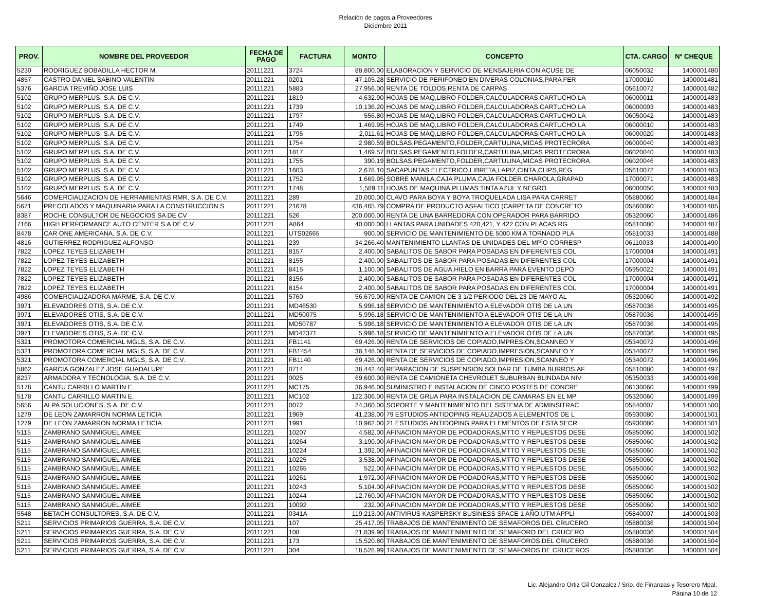Relación de pagos a Proveedores
Diciembre 2011
| PROV. | NOMBRE DEL PROVEEDOR | FECHA DE PAGO | FACTURA | MONTO | CONCEPTO | CTA. CARGO | Nº CHEQUE |
| --- | --- | --- | --- | --- | --- | --- | --- |
| 5230 | RODRIGUEZ BOBADILLA HECTOR M. | 20111221 | 3724 | 88,800.00 | ELABORACION Y SERVICIO DE MENSAJERIA CON ACUSE DE | 06050032 | 1400001480 |
| 4857 | CASTRO DANIEL SABINO VALENTIN | 20111221 | 0201 | 47,105.28 | SERVICIO DE PERIFONEO EN DIVERAS COLONIAS,PARA FER | 17000010 | 1400001481 |
| 5376 | GARCIA TREVIÑO JOSE LUIS | 20111221 | 5883 | 27,956.00 | RENTA DE TOLDOS,RENTA DE CARPAS | 05610072 | 1400001482 |
| 5102 | GRUPO MERPLUS, S.A. DE C.V. | 20111221 | 1819 | 4,632.90 | HOJAS DE MAQ,LIBRO FOLDER,CALCULADORAS,CARTUCHO,LA | 06000011 | 1400001483 |
| 5102 | GRUPO MERPLUS, S.A. DE C.V. | 20111221 | 1739 | 10,136.20 | HOJAS DE MAQ,LIBRO FOLDER,CALCULADORAS,CARTUCHO,LA | 06000003 | 1400001483 |
| 5102 | GRUPO MERPLUS, S.A. DE C.V. | 20111221 | 1797 | 556.80 | HOJAS DE MAQ,LIBRO FOLDER,CALCULADORAS,CARTUCHO,LA | 06050042 | 1400001483 |
| 5102 | GRUPO MERPLUS, S.A. DE C.V. | 20111221 | 1749 | 1,469.95 | HOJAS DE MAQ,LIBRO FOLDER,CALCULADORAS,CARTUCHO,LA | 06000010 | 1400001483 |
| 5102 | GRUPO MERPLUS, S.A. DE C.V. | 20111221 | 1795 | 2,011.61 | HOJAS DE MAQ,LIBRO FOLDER,CALCULADORAS,CARTUCHO,LA | 06000020 | 1400001483 |
| 5102 | GRUPO MERPLUS, S.A. DE C.V. | 20111221 | 1754 | 2,980.59 | BOLSAS,PEGAMENTO,FOLDER,CARTULINA,MICAS PROTECRORA | 06000040 | 1400001483 |
| 5102 | GRUPO MERPLUS, S.A. DE C.V. | 20111221 | 1817 | 1,469.57 | BOLSAS,PEGAMENTO,FOLDER,CARTULINA,MICAS PROTECRORA | 06020040 | 1400001483 |
| 5102 | GRUPO MERPLUS, S.A. DE C.V. | 20111221 | 1755 | 390.19 | BOLSAS,PEGAMENTO,FOLDER,CARTULINA,MICAS PROTECRORA | 06020046 | 1400001483 |
| 5102 | GRUPO MERPLUS, S.A. DE C.V. | 20111221 | 1603 | 2,678.10 | SACAPUNTAS ELECTRICO,LIBRETA,LAPIZ,CINTA,CLIPS,REG | 05610072 | 1400001483 |
| 5102 | GRUPO MERPLUS, S.A. DE C.V. | 20111221 | 1752 | 1,669.95 | SOBRE MANILA,CAJA PLUMA,CAJA FOLDER,CHAROLA,GRAPAD | 17000071 | 1400001483 |
| 5102 | GRUPO MERPLUS, S.A. DE C.V. | 20111221 | 1748 | 1,589.11 | HOJAS DE MAQUINA,PLUMAS TINTA AZUL Y NEGRO | 06000050 | 1400001483 |
| 5646 | COMERCIALIZACION DE HERRAMIENTAS RMR, S.A. DE C.V. | 20111221 | 289 | 20,000.00 | CLAVO PARA BOYA Y BOYA TROQUELADA LISA PARA CARRET | 05880060 | 1400001484 |
| 5671 | PRECOLADOS Y MAQUINARIA PARA LA CONSTRUCCION S | 20111221 | 21678 | 436,465.79 | COMPRA DE PRODUCTO ASFALTICO (CARPETA DE CONCRETO | 05860060 | 1400001485 |
| 8387 | ROCHE CONSULTOR DE NEGOCIOS SA DE CV | 20111221 | 526 | 200,000.00 | RENTA DE UNA BARREDORA CON OPERADOR PARA BARRIDO | 05320060 | 1400001486 |
| 7166 | HIGH PERFORMANCE AUTO CENTER S.A DE C.V. | 20111221 | A864 | 40,000.00 | LLANTAS PARA UNIDADES 420,421, Y 422 CON PLACAS RG | 05810080 | 1400001487 |
| 8478 | CAR ONE AMERICANA, S.A. DE C.V. | 20111221 | UTS02665 | 900.00 | SERVICIO DE MANTENIMIENTO DE 5000 KM A TORNADO PLA | 05810033 | 1400001488 |
| 4816 | GUTIERREZ RODRIGUEZ ALFONSO | 20111221 | 239 | 34,266.40 | MANTENIMIENTO LLANTAS DE UNIDADES DEL MPÌO CORRESP | 06110033 | 1400001490 |
| 7822 | LOPEZ TEYES ELIZABETH | 20111221 | 8157 | 2,400.00 | SABALITOS DE SABOR PARA POSADAS EN DIFERENTES COL | 17000004 | 1400001491 |
| 7822 | LOPEZ TEYES ELIZABETH | 20111221 | 8155 | 2,400.00 | SABALITOS DE SABOR PARA POSADAS EN DIFERENTES COL | 17000004 | 1400001491 |
| 7822 | LOPEZ TEYES ELIZABETH | 20111221 | 8415 | 1,100.00 | SABALITOS DE AGUA,HIELO EN BARRA PARA EVENTO DEPO | 05950022 | 1400001491 |
| 7822 | LOPEZ TEYES ELIZABETH | 20111221 | 8156 | 2,400.00 | SABALITOS DE SABOR PARA POSADAS EN DIFERENTES COL | 17000004 | 1400001491 |
| 7822 | LOPEZ TEYES ELIZABETH | 20111221 | 8154 | 2,400.00 | SABALITOS DE SABOR PARA POSADAS EN DIFERENTES COL | 17000004 | 1400001491 |
| 4986 | COMERCIALIZADORA MARME, S.A. DE C.V. | 20111221 | 5760 | 56,679.00 | RENTA DE CAMION DE 3 1/2 PERIODO DEL 23 DE MAYO AL | 05320060 | 1400001492 |
| 3971 | ELEVADORES OTIS, S.A. DE C.V. | 20111221 | MD46530 | 5,996.18 | SERVICIO DE MANTENIMIENTO A ELEVADOR OTIS DE LA UN | 05870036 | 1400001495 |
| 3971 | ELEVADORES OTIS, S.A. DE C.V. | 20111221 | MD50075 | 5,996.18 | SERVICIO DE MANTENIMIENTO A ELEVADOR OTIS DE LA UN | 05870036 | 1400001495 |
| 3971 | ELEVADORES OTIS, S.A. DE C.V. | 20111221 | MD50787 | 5,996.18 | SERVICIO DE MANTENIMIENTO A ELEVADOR OTIS DE LA UN | 05870036 | 1400001495 |
| 3971 | ELEVADORES OTIS, S.A. DE C.V. | 20111221 | MD42371 | 5,996.18 | SERVICIO DE MANTENIMIENTO A ELEVADOR OTIS DE LA UN | 05870036 | 1400001495 |
| 5321 | PROMOTORA COMERCIAL MGLS, S.A. DE C.V. | 20111221 | FB1141 | 69,426.00 | RENTA DE SERVICIOS DE COPIADO,IMPRESION,SCANNEO Y | 05340072 | 1400001496 |
| 5321 | PROMOTORA COMERCIAL MGLS, S.A. DE C.V. | 20111221 | FB1454 | 36,148.00 | RENTA DE SERVICIOS DE COPIADO,IMPRESION,SCANNEO Y | 05340072 | 1400001496 |
| 5321 | PROMOTORA COMERCIAL MGLS, S.A. DE C.V. | 20111221 | FB1140 | 69,426.00 | RENTA DE SERVICIOS DE COPIADO,IMPRESION,SCANNEO Y | 05340072 | 1400001496 |
| 5862 | GARCIA GONZALEZ JOSE GUADALUPE | 20111221 | 0714 | 38,442.40 | REPARACION DE SUSPENSION,SOLDAR DE TUMBA BURROS,AF | 05810080 | 1400001497 |
| 8237 | ARMADORA Y TECNOLOGIA, S.A. DE C.V. | 20111221 | 0025 | 69,600.00 | RENTA DE CAMIONETA CHEVROLET SUBURBAN BLINDADA NIV | 05350033 | 1400001498 |
| 5178 | CANTU CARRILLO MARTIN E. | 20111221 | MC175 | 36,946.00 | SUMINISTRO E INSTALACION DE CINCO POSTES DE CONCRE | 06130060 | 1400001499 |
| 5178 | CANTU CARRILLO MARTIN E. | 20111221 | MC102 | 122,306.00 | RENTA DE GRUA PARA INSTALACION DE CAMARAS EN EL MP | 05320060 | 1400001499 |
| 5656 | ALPA SOLUCIONES, S.A. DE C.V. | 20111221 | 0072 | 24,360.00 | SOPORTE Y MANTENIMIENTO DEL SISTEMA DE ADMINSITRAC | 05840007 | 1400001500 |
| 1279 | DE LEON ZAMARRON NORMA LETICIA | 20111221 | 1969 | 41,238.00 | 79 ESTUDIOS ANTIDOPING REALIZADOS A ELEMENTOS DE L | 05930080 | 1400001501 |
| 1279 | DE LEON ZAMARRON NORMA LETICIA | 20111221 | 1991 | 10,962.00 | 21 ESTUDIOS ANTIDOPING PARA ELEMENTOS DE ESTA SECR | 05930080 | 1400001501 |
| 5115 | ZAMBRANO SANMIGUEL AIMEE | 20111221 | 10207 | 4,582.00 | AFINACION MAYOR DE PODADORAS,MTTO Y REPUESTOS DESE | 05850060 | 1400001502 |
| 5115 | ZAMBRANO SANMIGUEL AIMEE | 20111221 | 10264 | 3,190.00 | AFINACION MAYOR DE PODADORAS,MTTO Y REPUESTOS DESE | 05850060 | 1400001502 |
| 5115 | ZAMBRANO SANMIGUEL AIMEE | 20111221 | 10224 | 1,392.00 | AFINACION MAYOR DE PODADORAS,MTTO Y REPUESTOS DESE | 05850060 | 1400001502 |
| 5115 | ZAMBRANO SANMIGUEL AIMEE | 20111221 | 10225 | 3,538.00 | AFINACION MAYOR DE PODADORAS,MTTO Y REPUESTOS DESE | 05850060 | 1400001502 |
| 5115 | ZAMBRANO SANMIGUEL AIMEE | 20111221 | 10265 | 522.00 | AFINACION MAYOR DE PODADORAS,MTTO Y REPUESTOS DESE | 05850060 | 1400001502 |
| 5115 | ZAMBRANO SANMIGUEL AIMEE | 20111221 | 10261 | 1,972.00 | AFINACION MAYOR DE PODADORAS,MTTO Y REPUESTOS DESE | 05850060 | 1400001502 |
| 5115 | ZAMBRANO SANMIGUEL AIMEE | 20111221 | 10243 | 5,104.00 | AFINACION MAYOR DE PODADORAS,MTTO Y REPUESTOS DESE | 05850060 | 1400001502 |
| 5115 | ZAMBRANO SANMIGUEL AIMEE | 20111221 | 10244 | 12,760.00 | AFINACION MAYOR DE PODADORAS,MTTO Y REPUESTOS DESE | 05850060 | 1400001502 |
| 5115 | ZAMBRANO SANMIGUEL AIMEE | 20111221 | 10092 | 232.00 | AFINACION MAYOR DE PODADORAS,MTTO Y REPUESTOS DESE | 05850060 | 1400001502 |
| 5548 | BETACH CONSULTORES, S.A. DE C.V. | 20111221 | 0341A | 119,213.00 | ANTIVIRUS KASPERSKY BUSINESS SPACE 1 AÑO,UTM APPLI | 05840007 | 1400001503 |
| 5211 | SERVICIOS PRIMARIOS GUERRA, S.A. DE C.V. | 20111221 | 107 | 25,417.05 | TRABAJOS DE MANTENIMIENTO DE SEMAFOROS DEL CRUCERO | 05880036 | 1400001504 |
| 5211 | SERVICIOS PRIMARIOS GUERRA, S.A. DE C.V. | 20111221 | 108 | 21,839.90 | TRABAJOS DE MANTENIMIENTO DE SEMAFORO DEL CRUCERO | 05880036 | 1400001504 |
| 5211 | SERVICIOS PRIMARIOS GUERRA, S.A. DE C.V. | 20111221 | 173 | 15,520.80 | TRABAJOS DE MANTENIMIENTO DE SEMAFOROS DEL CRUCERO | 05880036 | 1400001504 |
| 5211 | SERVICIOS PRIMARIOS GUERRA, S.A. DE C.V. | 20111221 | 304 | 18,528.99 | TRABAJOS DE MANTENIMIENTO DE SEMAFOROS DE CRUCEROS | 05880036 | 1400001504 |
Lic. Alejandro Ortiz Gil Gonzalez / Srio. de Finanzas y Tesorero Mpal.
Página 10 de 12